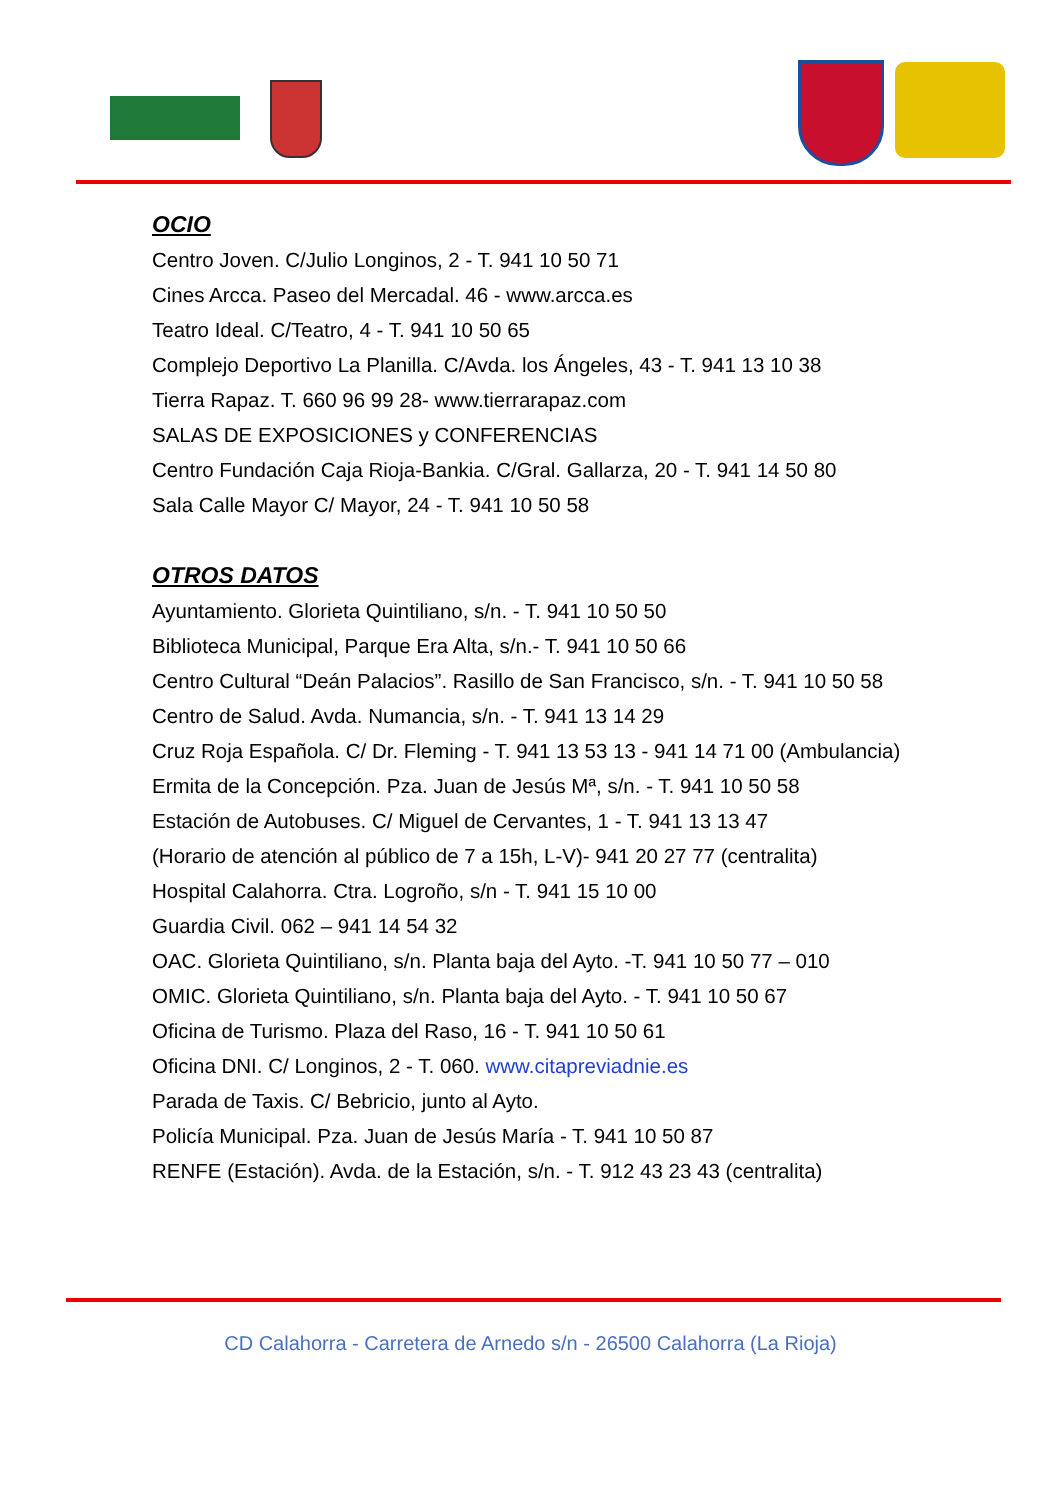OCIO
Centro Joven. C/Julio Longinos, 2 - T. 941 10 50 71
Cines Arcca. Paseo del Mercadal. 46 - www.arcca.es
Teatro Ideal. C/Teatro, 4 - T. 941 10 50 65
Complejo Deportivo La Planilla. C/Avda. los Ángeles, 43 - T. 941 13 10 38
Tierra Rapaz. T. 660 96 99 28- www.tierrarapaz.com
SALAS DE EXPOSICIONES y CONFERENCIAS
Centro Fundación Caja Rioja-Bankia. C/Gral. Gallarza, 20 - T. 941 14 50 80
Sala Calle Mayor C/ Mayor, 24 - T. 941 10 50 58
OTROS DATOS
Ayuntamiento. Glorieta Quintiliano, s/n. - T. 941 10 50 50
Biblioteca Municipal, Parque Era Alta, s/n.- T. 941 10 50 66
Centro Cultural “Deán Palacios”. Rasillo de San Francisco, s/n. - T. 941 10 50 58
Centro de Salud. Avda. Numancia, s/n. - T. 941 13 14 29
Cruz Roja Española. C/ Dr. Fleming - T. 941 13 53 13 - 941 14 71 00 (Ambulancia)
Ermita de la Concepción. Pza. Juan de Jesús Mª, s/n. - T. 941 10 50 58
Estación de Autobuses. C/ Miguel de Cervantes, 1 - T. 941 13 13 47
(Horario de atención al público de 7 a 15h, L-V)- 941 20 27 77 (centralita)
Hospital Calahorra. Ctra. Logroño, s/n - T. 941 15 10 00
Guardia Civil. 062 – 941 14 54 32
OAC. Glorieta Quintiliano, s/n. Planta baja del Ayto. -T. 941 10 50 77 – 010
OMIC. Glorieta Quintiliano, s/n. Planta baja del Ayto. - T. 941 10 50 67
Oficina de Turismo. Plaza del Raso, 16 - T. 941 10 50 61
Oficina DNI. C/ Longinos, 2 - T. 060. www.citapreviadnie.es
Parada de Taxis. C/ Bebricio, junto al Ayto.
Policía Municipal. Pza. Juan de Jesús María - T. 941 10 50 87
RENFE (Estación). Avda. de la Estación, s/n. - T. 912 43 23 43 (centralita)
CD Calahorra - Carretera de Arnedo s/n - 26500 Calahorra (La Rioja)